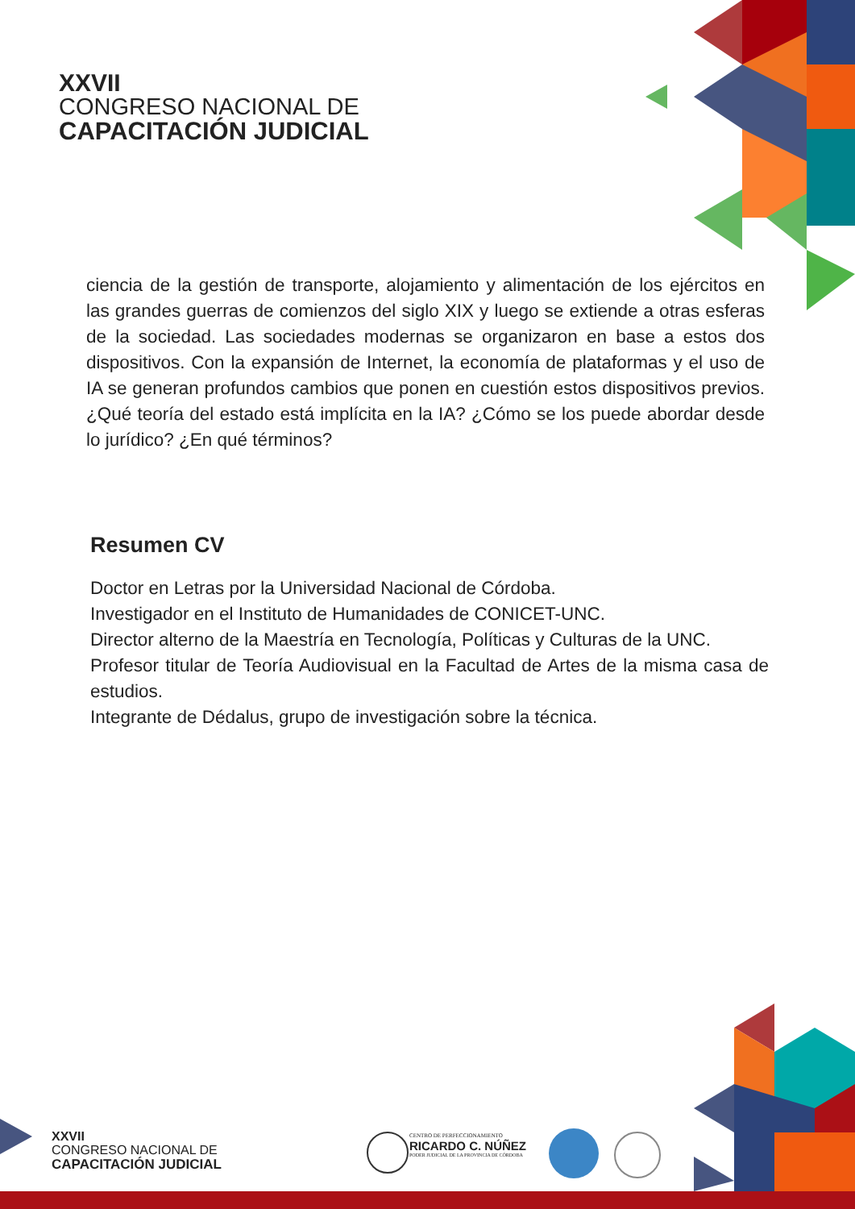XXVII
CONGRESO NACIONAL DE
CAPACITACIÓN JUDICIAL
ciencia de la gestión de transporte, alojamiento y alimentación de los ejércitos en las grandes guerras de comienzos del siglo XIX y luego se extiende a otras esferas de la sociedad. Las sociedades modernas se organizaron en base a estos dos dispositivos. Con la expansión de Internet, la economía de plataformas y el uso de IA se generan profundos cambios que ponen en cuestión estos dispositivos previos. ¿Qué teoría del estado está implícita en la IA? ¿Cómo se los puede abordar desde lo jurídico? ¿En qué términos?
Resumen CV
Doctor en Letras por la Universidad Nacional de Córdoba.
Investigador en el Instituto de Humanidades de CONICET-UNC.
Director alterno de la Maestría en Tecnología, Políticas y Culturas de la UNC.
Profesor titular de Teoría Audiovisual en la Facultad de Artes de la misma casa de estudios.
Integrante de Dédalus, grupo de investigación sobre la técnica.
XXVII
CONGRESO NACIONAL DE
CAPACITACIÓN JUDICIAL
CENTRO DE PERFECCIONAMIENTO
RICARDO C. NÚÑEZ
PODER JUDICIAL DE LA PROVINCIA DE CÓRDOBA